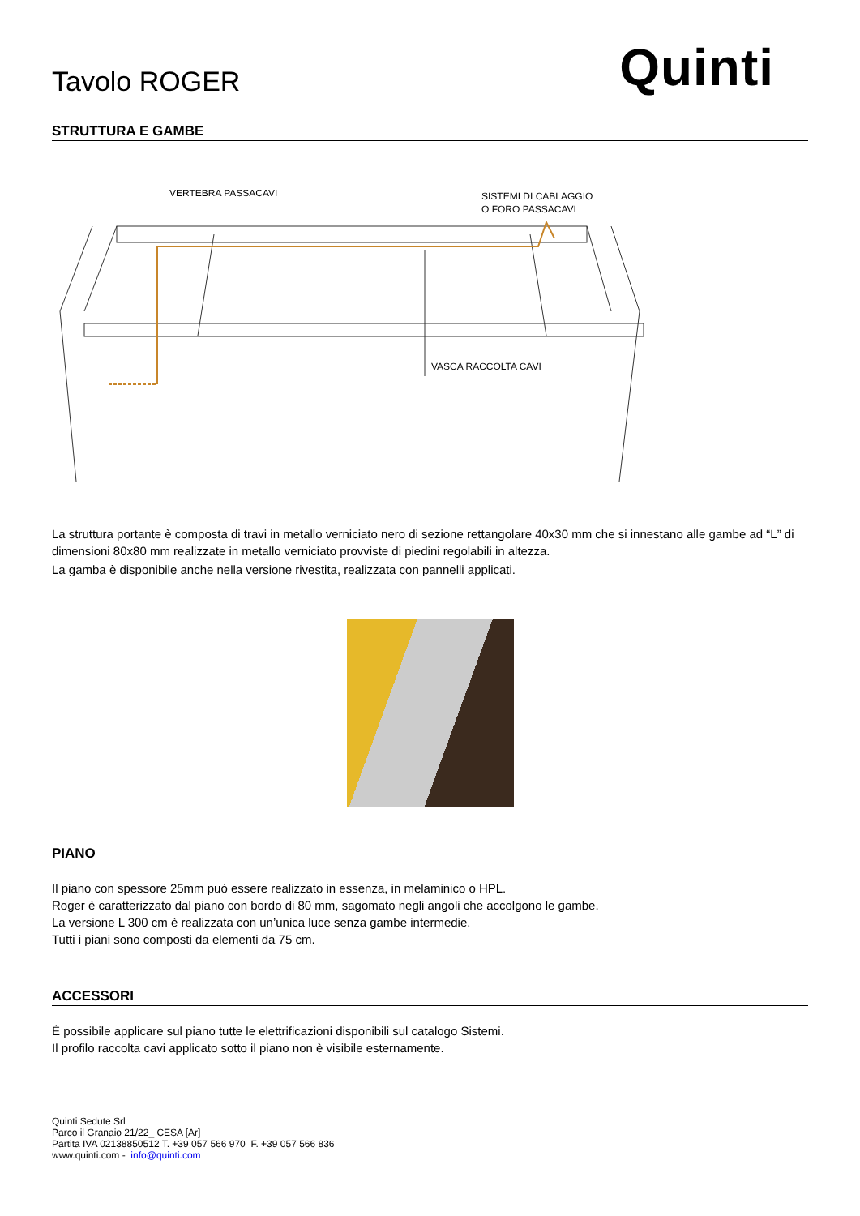Tavolo ROGER
Quinti
STRUTTURA E GAMBE
VERTEBRA PASSACAVI
SISTEMI DI CABLAGGIO
O FORO PASSACAVI
VASCA RACCOLTA CAVI
La struttura portante è composta di travi in metallo verniciato nero di sezione rettangolare 40x30 mm che si innestano alle gambe ad “L” di dimensioni 80x80 mm realizzate in metallo verniciato provviste di piedini regolabili in altezza.
La gamba è disponibile anche nella versione rivestita, realizzata con pannelli applicati.
PIANO
Il piano con spessore 25mm può essere realizzato in essenza, in melaminico o HPL.
Roger è caratterizzato dal piano con bordo di 80 mm, sagomato negli angoli che accolgono le gambe.
La versione L 300 cm è realizzata con un’unica luce senza gambe intermedie.
Tutti i piani sono composti da elementi da 75 cm.
ACCESSORI
È possibile applicare sul piano tutte le elettrificazioni disponibili sul catalogo Sistemi.
Il profilo raccolta cavi applicato sotto il piano non è visibile esternamente.
Quinti Sedute Srl
Parco il Granaio 21/22_ CESA [Ar]
Partita IVA 02138850512 T. +39 057 566 970 F. +39 057 566 836
www.quinti.com - info@quinti.com